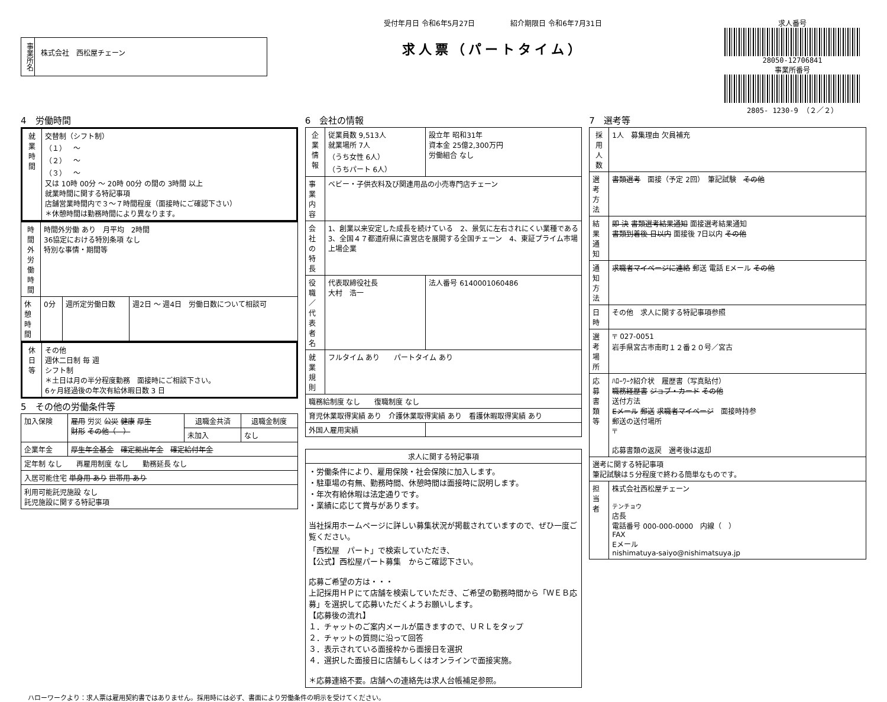事業所名
株式会社　西松屋チェーン
受付年月日 令和6年5月27日　　　　　紹介期限日 令和6年7月31日
求人票（パートタイム）
求人番号
28050-12706841
事業所番号
2805- 1230-9 （２／２）
4　労働時間
| 就業時間 | 交替制（シフト制） （１） ～ （２） ～ （３） ～ 又は 10時 00分 ～ 20時 00分 の間の 3時間 以上 就業時間に関する特記事項 店舗営業時間内で３～７時間程度（面接時にご確認下さい） ＊休憩時間は勤務時間により異なります。 |
| 時間外労働時間 | 時間外労働 あり 月平均 2時間 36協定における特別条項 なし 特別な事情・期間等 | | |
| 休憩時間 | 0分 | 週所定労働日数 | 週2日 ～ 週4日 労働日数について相談可 |
| 休日等 | その他 週休二日制 毎 週 シフト制 ＊土日は月の半分程度勤務 面接時にご相談下さい。 6ヶ月経過後の年次有給休暇日数 3 日 |
5　その他の労働条件等
| 加入保険 | 雇用 労災 公災 健康 厚生 財形 その他（ ） | 退職金共済 | 退職金制度 |
| | | 未加入 | なし |
| 企業年金 | 厚生年金基金 確定拠出年金 確定給付年金 | | |
| 定年制 なし 再雇用制度 なし 勤務延長 なし | | | |
| 入居可能住宅 単身用 あり 世帯用 あり | | | |
| 利用可能託児施設 なし 託児施設に関する特記事項 | | | |
6　会社の情報
| 企業情報 | 従業員数 9,513人 就業場所 7人 （うち女性 6人） （うちパート 6人） | 設立年 昭和31年 資本金 25億2,300万円 労働組合 なし | |
| 事業内容 | ベビー・子供衣料及び関連用品の小売専門店チェーン | | |
| 会社の特長 | 1、創業以来安定した成長を続けている 2、景気に左右されにくい業種である 3、全国４７都道府県に直営店を展開する全国チェーン 4、東証プライム市場上場企業 | | |
| 役職／代表者名 | 代表取締役社長 大村 浩一 | | 法人番号 6140001060486 |
| 就業規則 | フルタイム あり パートタイム あり | | |
| 職務給制度 なし 復職制度 なし | | | |
| 育児休業取得実績 あり 介護休業取得実績 あり 看護休暇取得実績 あり | | | |
| 外国人雇用実績 | | | |
| 求人に関する特記事項 |
| --- |
| ・労働条件により、雇用保険・社会保険に加入します。 ・駐車場の有無、勤務時間、休憩時間は面接時に説明します。 ・年次有給休暇は法定通りです。 ・業績に応じて賞与があります。 当社採用ホームページに詳しい募集状況が掲載されていますので、ぜひ一度ご覧ください。 「西松屋 パート」で検索していただき、 【公式】西松屋パート募集 からご確認下さい。 応募ご希望の方は・・・ 上記採用ＨＰにて店舗を検索していただき、ご希望の勤務時間から「ＷＥＢ応募」を選択して応募いただくようお願いします。 【応募後の流れ】 １．チャットのご案内メールが届きますので、ＵＲＬをタップ ２．チャットの質問に沿って回答 ３．表示されている面接枠から面接日を選択 ４．選択した面接日に店舗もしくはオンラインで面接実施。 ＊応募連絡不要。店舗への連絡先は求人台帳補足参照。 |
7　選考等
| 採用人数 | 1人 募集理由 欠員補充 |
| 選考方法 | 書類選考 面接（予定 2回） 筆記試験 その他 |
| 結果通知 | 即 決 書類選考結果通知 面接選考結果通知 書類到着後 日以内 面接後 7日以内 その他 |
| 通知方法 | 求職者マイページに連絡 郵送 電話 Eメール その他 |
| 日時 | その他 求人に関する特記事項参照 |
| 選考場所 | 〒 027-0051 岩手県宮古市南町１２番２０号／宮古 |
| 応募書類等 | ﾊﾛｰﾜｰｸ紹介状 履歴書（写真貼付） 職務経歴書 ジョブ・カード その他 送付方法 Eメール 郵送 求職者マイページ 面接時持参 郵送の送付場所 〒 応募書類の返戻 選考後は返却 |
| 選考に関する特記事項 筆記試験は５分程度で終わる簡単なものです。 | |
| 担当者 | 株式会社西松屋チェーン テンチョウ 店長 電話番号 000-000-0000 内線（ ） FAX Eメール nishimatuya-saiyo@nishimatsuya.jp |
ハローワークより：求人票は雇用契約書ではありません。採用時には必ず、書面により労働条件の明示を受けてください。